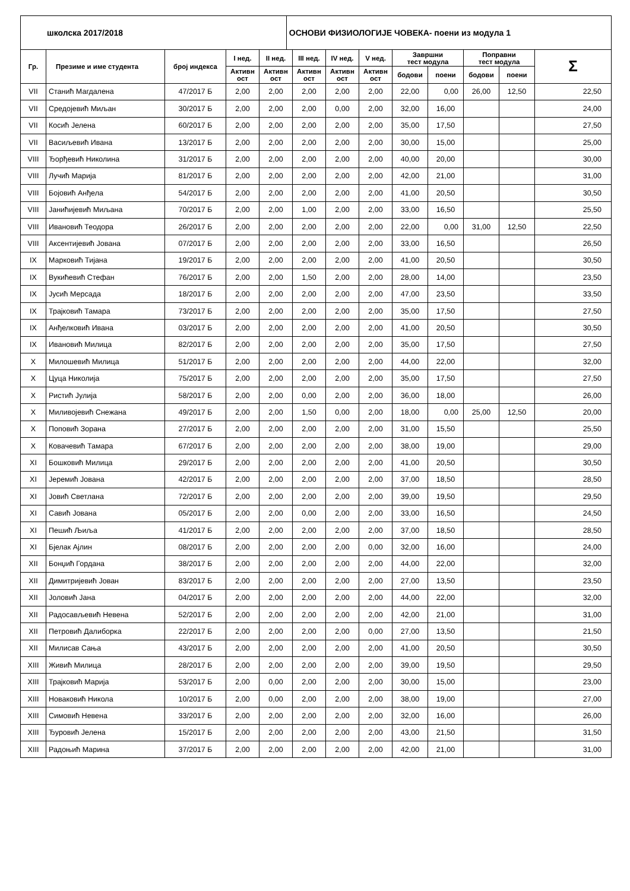| школска 2017/2018 | ОСНОВИ ФИЗИОЛОГИЈЕ ЧОВЕКА- поени из модула 1 |
| Гр. | Презиме и име студента | број индекса | I нед. | II нед. | III нед. | IV нед. | V нед. | Завршни тест модула | | Поправни тест модула | | Σ |
| --- | --- | --- | --- | --- | --- | --- | --- | --- | --- | --- | --- | --- |
| | | | Активн ост | Активн ост | Активн ост | Активн ост | Активн ост | | | | | |
| | | | | | | | | бодови | поени | бодови | поени | |
| VII | Станић Магдалена | 47/2017 Б | 2,00 | 2,00 | 2,00 | 2,00 | 2,00 | 22,00 | 0,00 | 26,00 | 12,50 | 22,50 |
| VII | Средојевић Миљан | 30/2017 Б | 2,00 | 2,00 | 2,00 | 0,00 | 2,00 | 32,00 | 16,00 | | | 24,00 |
| VII | Косић Јелена | 60/2017 Б | 2,00 | 2,00 | 2,00 | 2,00 | 2,00 | 35,00 | 17,50 | | | 27,50 |
| VII | Васиљевић Ивана | 13/2017 Б | 2,00 | 2,00 | 2,00 | 2,00 | 2,00 | 30,00 | 15,00 | | | 25,00 |
| VIII | Ђорђевић Николина | 31/2017 Б | 2,00 | 2,00 | 2,00 | 2,00 | 2,00 | 40,00 | 20,00 | | | 30,00 |
| VIII | Лучић Марија | 81/2017 Б | 2,00 | 2,00 | 2,00 | 2,00 | 2,00 | 42,00 | 21,00 | | | 31,00 |
| VIII | Бојовић Анђела | 54/2017 Б | 2,00 | 2,00 | 2,00 | 2,00 | 2,00 | 41,00 | 20,50 | | | 30,50 |
| VIII | Јанићијевић Миљана | 70/2017 Б | 2,00 | 2,00 | 1,00 | 2,00 | 2,00 | 33,00 | 16,50 | | | 25,50 |
| VIII | Ивановић Теодора | 26/2017 Б | 2,00 | 2,00 | 2,00 | 2,00 | 2,00 | 22,00 | 0,00 | 31,00 | 12,50 | 22,50 |
| VIII | Аксентијевић Јована | 07/2017 Б | 2,00 | 2,00 | 2,00 | 2,00 | 2,00 | 33,00 | 16,50 | | | 26,50 |
| IX | Марковић Тијана | 19/2017 Б | 2,00 | 2,00 | 2,00 | 2,00 | 2,00 | 41,00 | 20,50 | | | 30,50 |
| IX | Вукићевић Стефан | 76/2017 Б | 2,00 | 2,00 | 1,50 | 2,00 | 2,00 | 28,00 | 14,00 | | | 23,50 |
| IX | Јусић Мерсада | 18/2017 Б | 2,00 | 2,00 | 2,00 | 2,00 | 2,00 | 47,00 | 23,50 | | | 33,50 |
| IX | Трајковић Тамара | 73/2017 Б | 2,00 | 2,00 | 2,00 | 2,00 | 2,00 | 35,00 | 17,50 | | | 27,50 |
| IX | Анђелковић Ивана | 03/2017 Б | 2,00 | 2,00 | 2,00 | 2,00 | 2,00 | 41,00 | 20,50 | | | 30,50 |
| IX | Ивановић Милица | 82/2017 Б | 2,00 | 2,00 | 2,00 | 2,00 | 2,00 | 35,00 | 17,50 | | | 27,50 |
| X | Милошевић Милица | 51/2017 Б | 2,00 | 2,00 | 2,00 | 2,00 | 2,00 | 44,00 | 22,00 | | | 32,00 |
| X | Цуца Николија | 75/2017 Б | 2,00 | 2,00 | 2,00 | 2,00 | 2,00 | 35,00 | 17,50 | | | 27,50 |
| X | Ристић Јулија | 58/2017 Б | 2,00 | 2,00 | 0,00 | 2,00 | 2,00 | 36,00 | 18,00 | | | 26,00 |
| X | Миливојевић Снежана | 49/2017 Б | 2,00 | 2,00 | 1,50 | 0,00 | 2,00 | 18,00 | 0,00 | 25,00 | 12,50 | 20,00 |
| X | Поповић Зорана | 27/2017 Б | 2,00 | 2,00 | 2,00 | 2,00 | 2,00 | 31,00 | 15,50 | | | 25,50 |
| X | Ковачевић Тамара | 67/2017 Б | 2,00 | 2,00 | 2,00 | 2,00 | 2,00 | 38,00 | 19,00 | | | 29,00 |
| XI | Бошковић Милица | 29/2017 Б | 2,00 | 2,00 | 2,00 | 2,00 | 2,00 | 41,00 | 20,50 | | | 30,50 |
| XI | Јеремић Јована | 42/2017 Б | 2,00 | 2,00 | 2,00 | 2,00 | 2,00 | 37,00 | 18,50 | | | 28,50 |
| XI | Јовић Светлана | 72/2017 Б | 2,00 | 2,00 | 2,00 | 2,00 | 2,00 | 39,00 | 19,50 | | | 29,50 |
| XI | Савић Јована | 05/2017 Б | 2,00 | 2,00 | 0,00 | 2,00 | 2,00 | 33,00 | 16,50 | | | 24,50 |
| XI | Пешић Љиља | 41/2017 Б | 2,00 | 2,00 | 2,00 | 2,00 | 2,00 | 37,00 | 18,50 | | | 28,50 |
| XI | Бјелак Ајлин | 08/2017 Б | 2,00 | 2,00 | 2,00 | 2,00 | 0,00 | 32,00 | 16,00 | | | 24,00 |
| XII | Бонџић Гордана | 38/2017 Б | 2,00 | 2,00 | 2,00 | 2,00 | 2,00 | 44,00 | 22,00 | | | 32,00 |
| XII | Димитријевић Јован | 83/2017 Б | 2,00 | 2,00 | 2,00 | 2,00 | 2,00 | 27,00 | 13,50 | | | 23,50 |
| XII | Јоловић Јана | 04/2017 Б | 2,00 | 2,00 | 2,00 | 2,00 | 2,00 | 44,00 | 22,00 | | | 32,00 |
| XII | Радосављевић Невена | 52/2017 Б | 2,00 | 2,00 | 2,00 | 2,00 | 2,00 | 42,00 | 21,00 | | | 31,00 |
| XII | Петровић Далиборка | 22/2017 Б | 2,00 | 2,00 | 2,00 | 2,00 | 0,00 | 27,00 | 13,50 | | | 21,50 |
| XII | Милисав Сања | 43/2017 Б | 2,00 | 2,00 | 2,00 | 2,00 | 2,00 | 41,00 | 20,50 | | | 30,50 |
| XIII | Живић Милица | 28/2017 Б | 2,00 | 2,00 | 2,00 | 2,00 | 2,00 | 39,00 | 19,50 | | | 29,50 |
| XIII | Трајковић Марија | 53/2017 Б | 2,00 | 0,00 | 2,00 | 2,00 | 2,00 | 30,00 | 15,00 | | | 23,00 |
| XIII | Новаковић Никола | 10/2017 Б | 2,00 | 0,00 | 2,00 | 2,00 | 2,00 | 38,00 | 19,00 | | | 27,00 |
| XIII | Симовић Невена | 33/2017 Б | 2,00 | 2,00 | 2,00 | 2,00 | 2,00 | 32,00 | 16,00 | | | 26,00 |
| XIII | Ђуровић Јелена | 15/2017 Б | 2,00 | 2,00 | 2,00 | 2,00 | 2,00 | 43,00 | 21,50 | | | 31,50 |
| XIII | Радоњић Марина | 37/2017 Б | 2,00 | 2,00 | 2,00 | 2,00 | 2,00 | 42,00 | 21,00 | | | 31,00 |